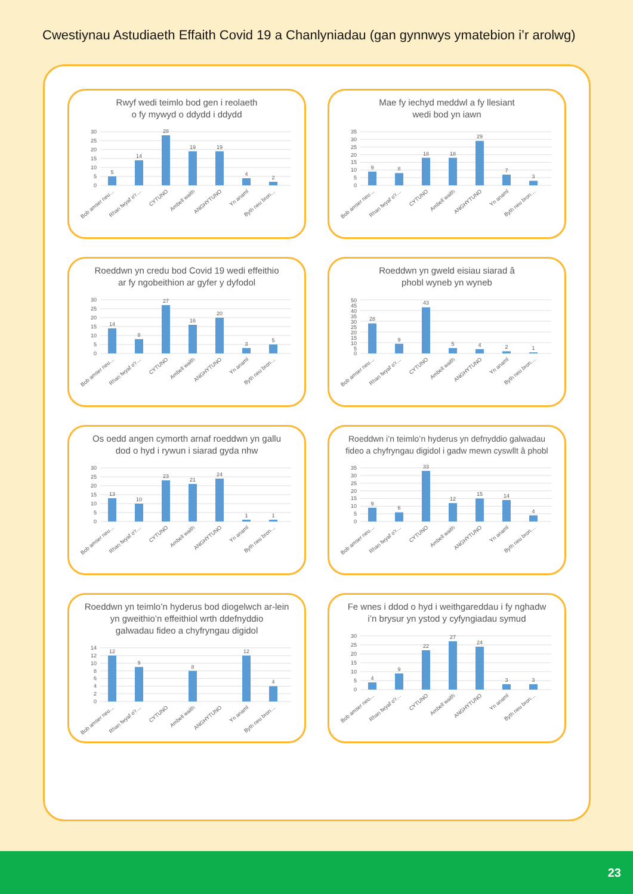Cwestiynau Astudiaeth Effaith Covid 19 a Chanlyniadau (gan gynnwys ymatebion i’r arolwg)
Rwyf wedi teimlo bod gen i reolaeth
o fy mywyd o ddydd i ddydd
0
5
10
15
20
25
30
5
14
28
19
19
4
2
Bob amser neu…
Rhan fwyaf o’r…
CYTUNO
Ambell waith
ANGHYTUNO
Yn anaml
Byth neu bron…
Mae fy iechyd meddwl a fy llesiant
wedi bod yn iawn
0
5
10
15
20
25
30
35
9
8
18
18
29
7
3
Bob amser neu…
Rhan fwyaf o’r…
CYTUNO
Ambell waith
ANGHYTUNO
Yn anaml
Byth neu bron…
Roeddwn yn credu bod Covid 19 wedi effeithio
ar fy ngobeithion ar gyfer y dyfodol
0
5
10
15
20
25
30
14
8
27
16
20
3
5
Bob amser neu…
Rhan fwyaf o’r…
CYTUNO
Ambell waith
ANGHYTUNO
Yn anaml
Byth neu bron…
Roeddwn yn gweld eisiau siarad â
phobl wyneb yn wyneb
0
5
10
15
20
25
30
35
40
45
50
28
9
43
5
4
2
1
Bob amser neu…
Rhan fwyaf o’r…
CYTUNO
Ambell waith
ANGHYTUNO
Yn anaml
Byth neu bron…
Os oedd angen cymorth arnaf roeddwn yn gallu
dod o hyd i rywun i siarad gyda nhw
0
5
10
15
20
25
30
13
10
23
21
24
1
1
Bob amser neu…
Rhan fwyaf o’r…
CYTUNO
Ambell waith
ANGHYTUNO
Yn anaml
Byth neu bron…
Roeddwn i’n teimlo’n hyderus yn defnyddio galwadau
fideo a chyfryngau digidol i gadw mewn cyswllt â phobl
0
5
10
15
20
25
30
35
9
6
33
12
15
14
4
Bob amser neu…
Rhan fwyaf o’r…
CYTUNO
Ambell waith
ANGHYTUNO
Yn anaml
Byth neu bron…
Roeddwn yn teimlo’n hyderus bod diogelwch ar-lein
yn gweithio’n effeithiol wrth ddefnyddio
galwadau fideo a chyfryngau digidol
0
2
4
6
8
10
12
14
12
9
8
12
4
Bob amser neu…
Rhan fwyaf o’r…
CYTUNO
Ambell waith
ANGHYTUNO
Yn anaml
Byth neu bron…
Fe wnes i ddod o hyd i weithgareddau i fy nghadw
i’n brysur yn ystod y cyfyngiadau symud
0
5
10
15
20
25
30
4
9
22
27
24
3
3
Bob amser neu…
Rhan fwyaf o’r…
CYTUNO
Ambell waith
ANGHYTUNO
Yn anaml
Byth neu bron…
23